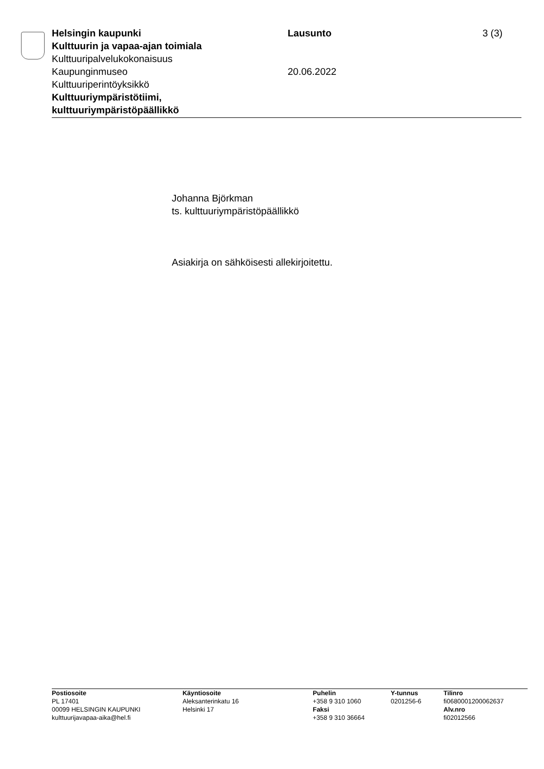Helsingin kaupunki
Kulttuurin ja vapaa-ajan toimiala
Kulttuuripalvelukokonaisuus
Kaupunginmuseo
Kulttuuriperintöyksikkö
Kulttuuriympäristötiimi, kulttuuriympäristöpäällikkö
Lausunto
20.06.2022
3 (3)
Johanna Björkman
ts. kulttuuriympäristöpäällikkö
Asiakirja on sähköisesti allekirjoitettu.
Postiosoite
PL 17401
00099 HELSINGIN KAUPUNKI
kulttuurijavapaa-aika@hel.fi
Käyntiosoite
Aleksanterinkatu 16
Helsinki 17
Puhelin
+358 9 310 1060
Faksi
+358 9 310 36664
Y-tunnus
0201256-6
Tilinro
fi0680001200062637
Alv.nro
fi02012566